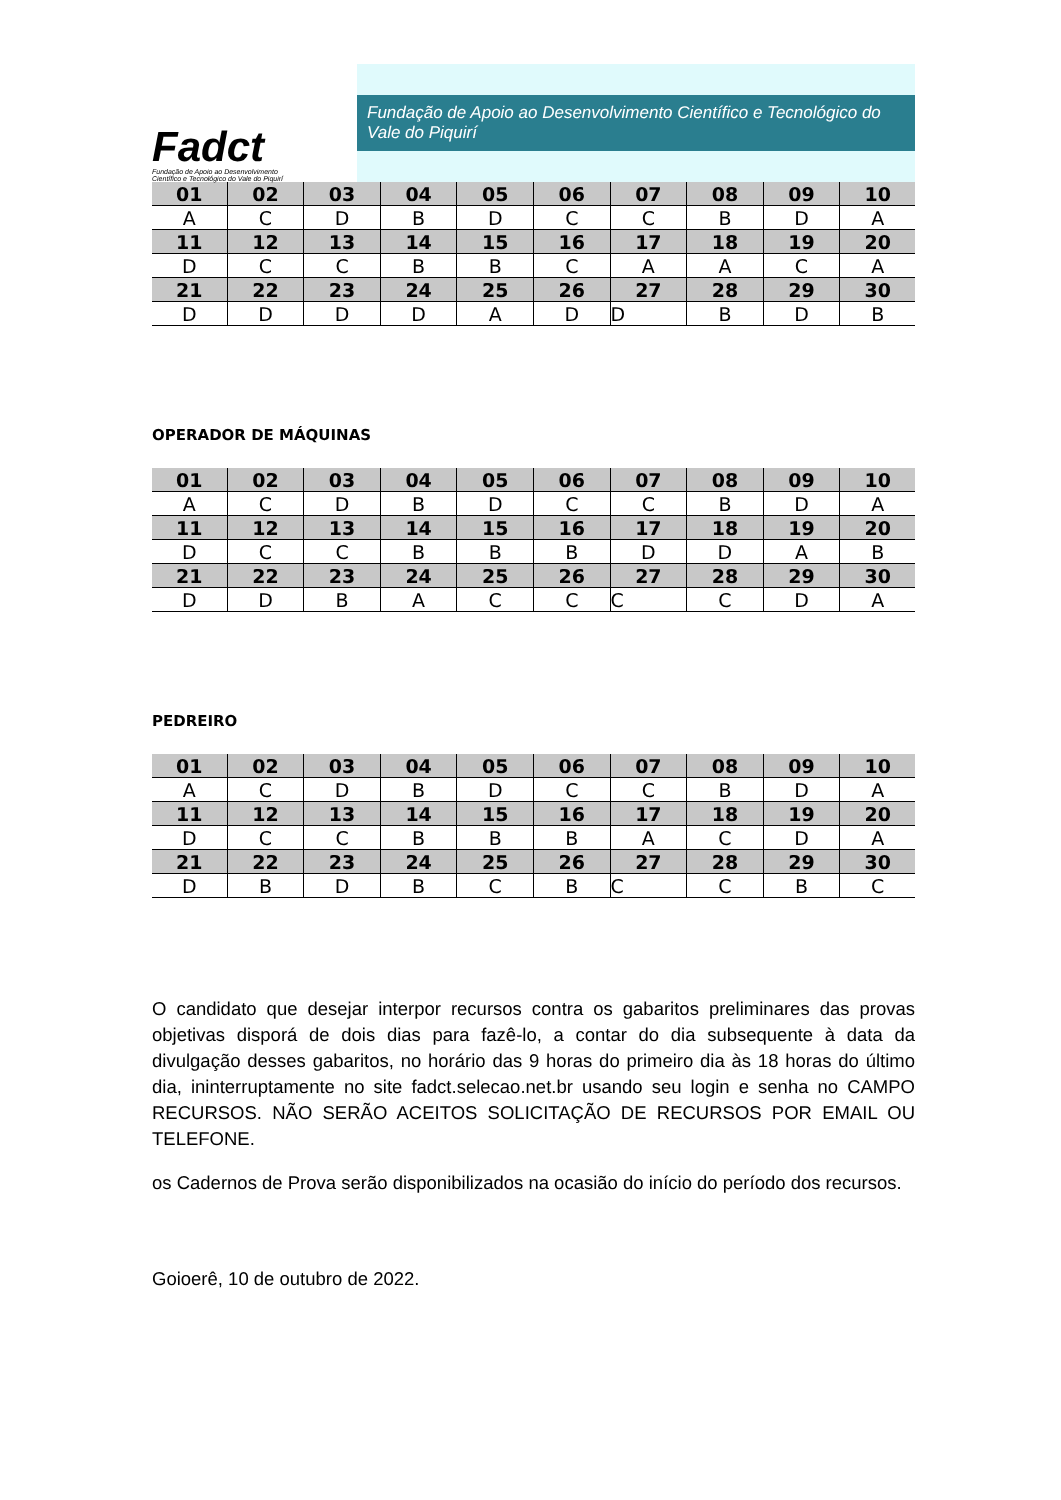Fadct
Fundação de Apoio ao Desenvolvimento
Científico e Tecnológico do Vale do Piquirí
Fundação de Apoio ao Desenvolvimento Científico e Tecnológico do Vale do Piquirí
| 01 | 02 | 03 | 04 | 05 | 06 | 07 | 08 | 09 | 10 |
| A | C | D | B | D | C | C | B | D | A |
| 11 | 12 | 13 | 14 | 15 | 16 | 17 | 18 | 19 | 20 |
| D | C | C | B | B | C | A | A | C | A |
| 21 | 22 | 23 | 24 | 25 | 26 | 27 | 28 | 29 | 30 |
| D | D | D | D | A | D | D | B | D | B |
OPERADOR DE MÁQUINAS
| 01 | 02 | 03 | 04 | 05 | 06 | 07 | 08 | 09 | 10 |
| A | C | D | B | D | C | C | B | D | A |
| 11 | 12 | 13 | 14 | 15 | 16 | 17 | 18 | 19 | 20 |
| D | C | C | B | B | B | D | D | A | B |
| 21 | 22 | 23 | 24 | 25 | 26 | 27 | 28 | 29 | 30 |
| D | D | B | A | C | C | C | C | D | A |
PEDREIRO
| 01 | 02 | 03 | 04 | 05 | 06 | 07 | 08 | 09 | 10 |
| A | C | D | B | D | C | C | B | D | A |
| 11 | 12 | 13 | 14 | 15 | 16 | 17 | 18 | 19 | 20 |
| D | C | C | B | B | B | A | C | D | A |
| 21 | 22 | 23 | 24 | 25 | 26 | 27 | 28 | 29 | 30 |
| D | B | D | B | C | B | C | C | B | C |
O candidato que desejar interpor recursos contra os gabaritos preliminares das provas objetivas disporá de dois dias para fazê-lo, a contar do dia subsequente à data da divulgação desses gabaritos, no horário das 9 horas do primeiro dia às 18 horas do último dia, ininterruptamente no site fadct.selecao.net.br usando seu login e senha no CAMPO RECURSOS. NÃO SERÃO ACEITOS SOLICITAÇÃO DE RECURSOS POR EMAIL OU TELEFONE.
os Cadernos de Prova serão disponibilizados na ocasião do início do período dos recursos.
Goioerê, 10 de outubro de 2022.